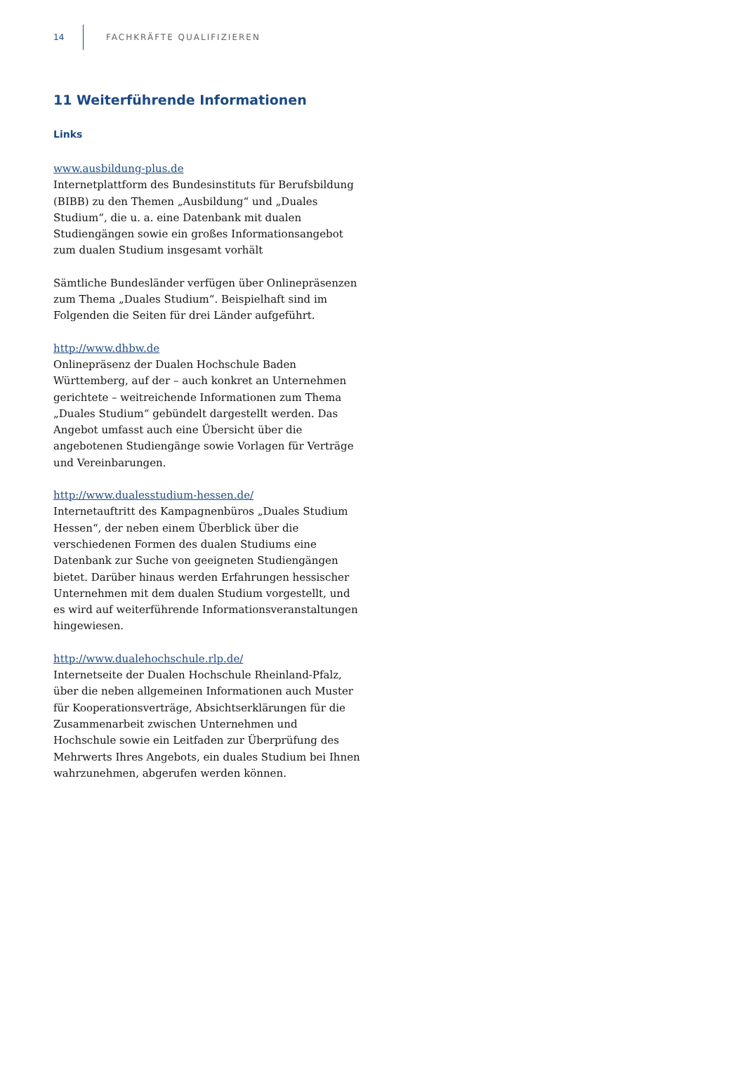14 FACHKRÄFTE QUALIFIZIEREN
11 Weiterführende Informationen
Links
www.ausbildung-plus.de
Internetplattform des Bundesinstituts für Berufsbildung (BIBB) zu den Themen „Ausbildung“ und „Duales Studium“, die u. a. eine Datenbank mit dualen Studiengängen sowie ein großes Informationsangebot zum dualen Studium insgesamt vorhält
Sämtliche Bundesländer verfügen über Onlinepräsenzen zum Thema „Duales Studium“. Beispielhaft sind im Folgenden die Seiten für drei Länder aufgeführt.
http://www.dhbw.de
Onlinepräsenz der Dualen Hochschule Baden Württemberg, auf der – auch konkret an Unternehmen gerichtete – weitreichende Informationen zum Thema „Duales Studium“ gebündelt dargestellt werden. Das Angebot umfasst auch eine Übersicht über die angebotenen Studiengänge sowie Vorlagen für Verträge und Vereinbarungen.
http://www.dualesstudium-hessen.de/
Internetauftritt des Kampagnenbüros „Duales Studium Hessen“, der neben einem Überblick über die verschiedenen Formen des dualen Studiums eine Datenbank zur Suche von geeigneten Studiengängen bietet. Darüber hinaus werden Erfahrungen hessischer Unternehmen mit dem dualen Studium vorgestellt, und es wird auf weiterführende Informationsveranstaltungen hingewiesen.
http://www.dualehochschule.rlp.de/
Internetseite der Dualen Hochschule Rheinland-Pfalz, über die neben allgemeinen Informationen auch Muster für Kooperationsverträge, Absichtserklärungen für die Zusammenarbeit zwischen Unternehmen und Hochschule sowie ein Leitfaden zur Überprüfung des Mehrwerts Ihres Angebots, ein duales Studium bei Ihnen wahrzunehmen, abgerufen werden können.